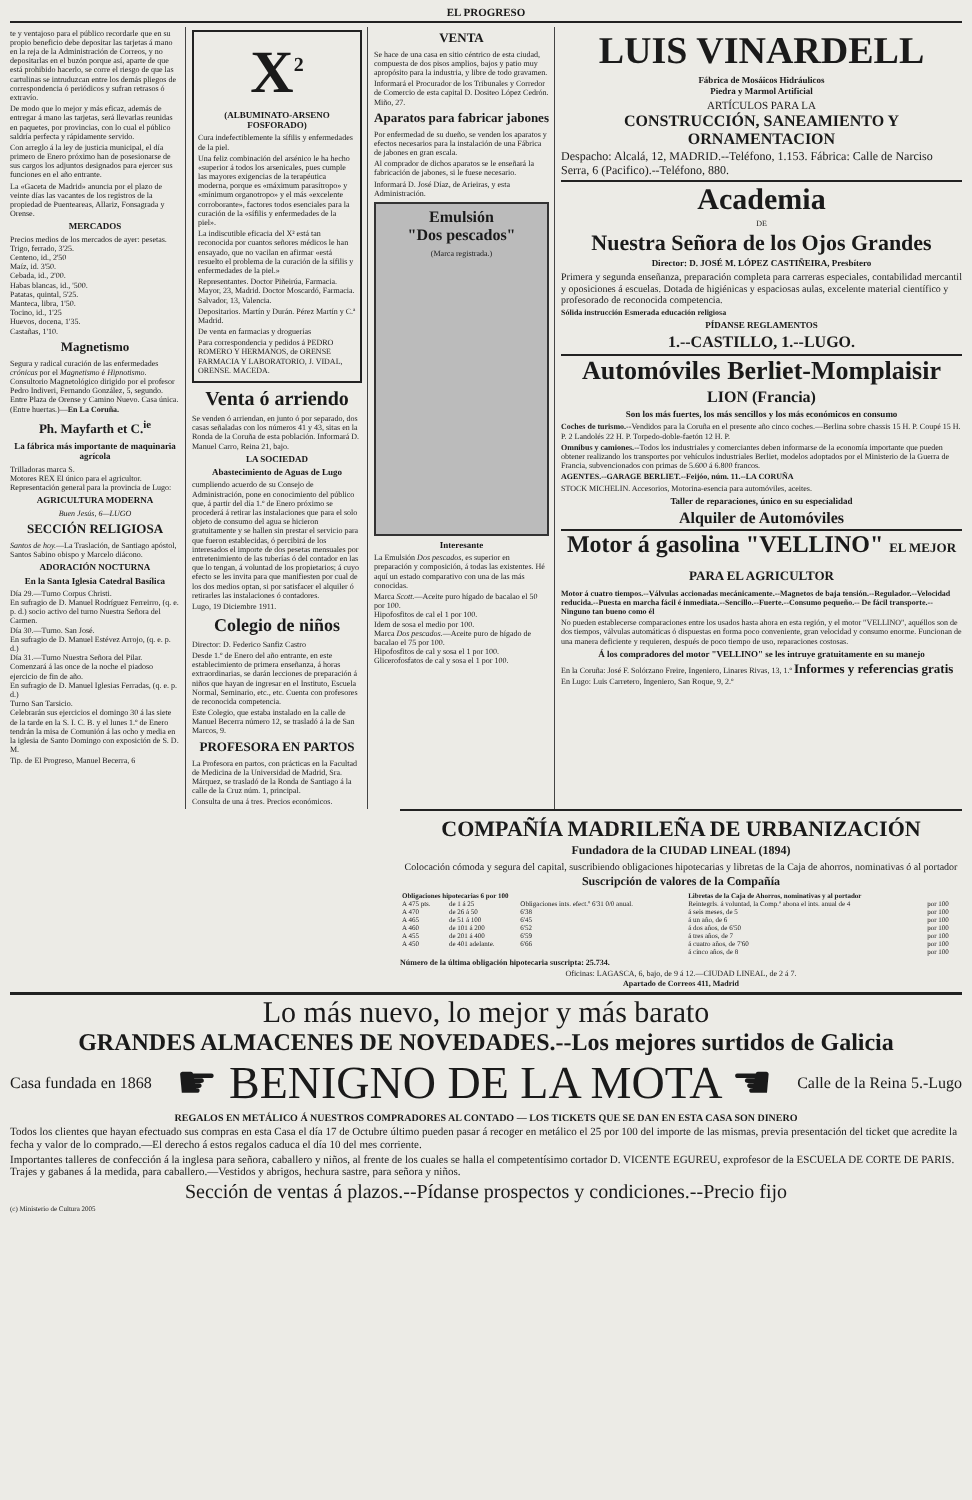EL PROGRESO
te y ventajoso para el público recordarle que en su propio beneficio debe depositar las tarjetas á mano en la reja de la Administración de Correos, y no depositarlas en el buzón porque así, aparte de que está prohibido hacerlo, se corre el riesgo de que las cartulinas se intruduzcan entre los demás pliegos de correspondencia ó periódicos y sufran retrasos ó extravío.
De modo que lo mejor y más eficaz, además de entregar á mano las tarjetas, será llevarlas reunidas en paquetes, por provincias, con lo cual el público saldría perfecta y rápidamente servido.
Con arreglo á la ley de justicia municipal, el día primero de Enero próximo han de posesionarse de sus cargos los adjuntos designados para ejercer sus funciones en el año entrante.
La «Gaceta de Madrid» anuncia por el plazo de veinte días las vacantes de los registros de la propiedad de Puenteareas, Allariz, Fonsagrada y Orense.
MERCADOS
Precios medios de los mercados de ayer: pesetas.
Trigo, ferrado, 3'25.
Centeno, id., 2'50
Maíz, id. 3'50.
Cebada, id., 2'00.
Habas blancas, id., '500.
Patatas, quintal, 5'25.
Manteca, libra, 1'50.
Tocino, id., 1'25
Huevos, docena, 1'35.
Castañas, 1'10.
Magnetismo
Segura y radical curación de las enfermedades crónicas por el Magnetismo é Hipnotismo. Consultorio Magnetológico dirigido por el profesor Pedro Indiveri, Fernando González, 5, segundo. Entre Plaza de Orense y Camino Nuevo. Casa única. (Entre huertas.)—En La Coruña.
Ph. Mayfarth et C.<sup>ie</sup>
La fábrica más importante de maquinaria agrícola
Trilladoras marca S.
Motores REX El único para el agricultor.
Representación general para la provincia de Lugo:
AGRICULTURA MODERNA
Buen Jesús, 6—LUGO
SECCIÓN RELIGIOSA
Santos de hoy.—La Traslación, de Santiago apóstol, Santos Sabino obispo y Marcelo diácono.
ADORACIÓN NOCTURNA
En la Santa Iglesia Catedral Basílica
Día 29.—Turno Corpus Christi.
En sufragio de D. Manuel Rodríguez Ferreirro, (q. e. p. d.) socio activo del turno Nuestra Señora del Carmen.
Día 30.—Turno. San José.
En sufragio de D. Manuel Estévez Arrojo, (q. e. p. d.)
Día 31.—Turno Nuestra Señora del Pilar.
Comenzará á las once de la noche el piadoso ejercicio de fin de año.
En sufragio de D. Manuel Iglesias Ferradas, (q. e. p. d.)
Turno San Tarsicio.
Celebrarán sus ejercicios el domingo 30 á las siete de la tarde en la S. I. C. B. y el lunes 1.º de Enero tendrán la misa de Comunión á las ocho y media en la iglesia de Santo Domingo con exposición de S. D. M.
Tip. de El Progreso, Manuel Becerra, 6
X<sup>2</sup>
(ALBUMINATO-ARSENO FOSFORADO)
Cura indefectiblemente la sífilis y enfermedades de la piel.
Una feliz combinación del arsénico le ha hecho «superior á todos los arsenicales, pues cumple las mayores exigencias de la terapéutica moderna, porque es «máximum parasítropo» y «mínimum organotropo» y el más «excelente corroborante», factores todos esenciales para la curación de la «sífilis y enfermedades de la piel».
La indiscutible eficacia del X² está tan reconocida por cuantos señores médicos le han ensayado, que no vacilan en afirmar «está resuelto el problema de la curación de la sífilis y enfermedades de la piel.»
Representantes. Doctor Piñeirúa, Farmacia. Mayor, 23, Madrid. Doctor Moscardó, Farmacia. Salvador, 13, Valencia.
Depositarios. Martín y Durán. Pérez Martín y C.ª Madrid.
De venta en farmacias y droguerías
Para correspondencia y pedidos á PEDRO ROMERO Y HERMANOS, de ORENSE FARMACIA Y LABORATORIO, J. VIDAL, ORENSE. MACEDA.
Venta ó arriendo
Se venden ó arriendan, en junto ó por separado, dos casas señaladas con los números 41 y 43, sitas en la Ronda de la Coruña de esta población. Informará D. Manuel Carro, Reina 21, bajo.
LA SOCIEDAD
Abastecimiento de Aguas de Lugo
cumpliendo acuerdo de su Consejo de Administración, pone en conocimiento del público que, á partir del día 1.º de Enero próximo se procederá á retirar las instalaciones que para el solo objeto de consumo del agua se hicieron gratuitamente y se hallen sin prestar el servicio para que fueron establecidas, ó percibirá de los interesados el importe de dos pesetas mensuales por entretenimiento de las tuberías ó del contador en las que lo tengan, á voluntad de los propietarios; á cuyo efecto se les invita para que manifiesten por cual de los dos medios optan, si por satisfacer el alquiler ó retirarles las instalaciones ó contadores.
Lugo, 19 Diciembre 1911.
Colegio de niños
Director: D. Federico Sanfiz Castro
Desde 1.º de Enero del año entrante, en este establecimiento de primera enseñanza, á horas extraordinarias, se darán lecciones de preparación á niños que hayan de ingresar en el Instituto, Escuela Normal, Seminario, etc., etc. Cuenta con profesores de reconocida competencia.
Este Colegio, que estaba instalado en la calle de Manuel Becerra número 12, se trasladó á la de San Marcos, 9.
PROFESORA EN PARTOS
La Profesora en partos, con prácticas en la Facultad de Medicina de la Universidad de Madrid, Sra. Márquez, se trasladó de la Ronda de Santiago á la calle de la Cruz núm. 1, principal.
Consulta de una á tres. Precios económicos.
VENTA
Se hace de una casa en sitio céntrico de esta ciudad, compuesta de dos pisos amplios, bajos y patio muy apropósito para la industria, y libre de todo gravamen.
Informará el Procurador de los Tribunales y Corredor de Comercio de esta capital D. Dositeo López Cedrón. Miño, 27.
Aparatos para fabricar jabones
Por enfermedad de su dueño, se venden los aparatos y efectos necesarios para la instalación de una Fábrica de jabones en gran escala.
Al comprador de dichos aparatos se le enseñará la fabricación de jabones, si le fuese necesario.
Informará D. José Díaz, de Arieiras, y esta Administración.
Emulsión
"Dos pescados"
(Marca registrada.)
Interesante
La Emulsión Dos pescados, es superior en preparación y composición, á todas las existentes. Hé aquí un estado comparativo con una de las más conocidas.
Marca Scott.—Aceite puro hígado de bacalao el 50 por 100.
Hipofosfitos de cal el 1 por 100.
Idem de sosa el medio por 100.
Marca Dos pescados.—Aceite puro de hígado de bacalao el 75 por 100.
Hipofosfitos de cal y sosa el 1 por 100.
Glicerofosfatos de cal y sosa el 1 por 100.
LUIS VINARDELL
Fábrica de Mosáicos Hidráulicos
Piedra y Marmol Artificial
ARTÍCULOS PARA LA
CONSTRUCCIÓN, SANEAMIENTO Y ORNAMENTACION
Despacho: Alcalá, 12, MADRID.--Teléfono, 1.153. Fábrica: Calle de Narciso Serra, 6 (Pacifico).--Teléfono, 880.
Academia
DE
Nuestra Señora de los Ojos Grandes
Director: D. JOSÉ M. LÓPEZ CASTIÑEIRA, Presbítero
Primera y segunda enseñanza, preparación completa para carreras especiales, contabilidad mercantil y oposiciones á escuelas. Dotada de higiénicas y espaciosas aulas, excelente material científico y profesorado de reconocida competencia.
Sólida instrucción Esmerada educación religiosa
PÍDANSE REGLAMENTOS
1.--CASTILLO, 1.--LUGO.
Automóviles Berliet-Momplaisir
LION (Francia)
Son los más fuertes, los más sencillos y los más económicos en consumo
Coches de turismo.--Vendidos para la Coruña en el presente año cinco coches.—Berlina sobre chassis 15 H. P. Coupé 15 H. P. 2 Landolés 22 H. P. Torpedo-doble-faetón 12 H. P.
Omnibus y camiones.--Todos los industriales y comerciantes deben informarse de la economía importante que pueden obtener realizando los transportes por vehículos industriales Berliet, modelos adoptados por el Ministerio de la Guerra de Francia, subvencionados con primas de 5.600 á 6.800 francos.
AGENTES.--GARAGE BERLIET.--Feijóo, núm. 11.--LA CORUÑA
STOCK MICHELIN. Accesorios, Motorina-esencia para automóviles, aceites.
Taller de reparaciones, único en su especialidad
Alquiler de Automóviles
Motor á gasolina "VELLINO" EL MEJOR PARA EL AGRICULTOR
Motor á cuatro tiempos.--Válvulas accionadas mecánicamente.--Magnetos de baja tensión.--Regulador.--Velocidad reducida.--Puesta en marcha fácil é inmediata.--Sencillo.--Fuerte.--Consumo pequeño.-- De fácil transporte.--Ninguno tan bueno como él
No pueden establecerse comparaciones entre los usados hasta ahora en esta región, y el motor "VELLINO", aquéllos son de dos tiempos, válvulas automáticas ó dispuestas en forma poco conveniente, gran velocidad y consumo enorme. Funcionan de una manera deficiente y requieren, después de poco tiempo de uso, reparaciones costosas.
Á los compradores del motor "VELLINO" se les intruye gratuitamente en su manejo
En la Coruña: José F. Solórzano Freire, Ingeniero, Linares Rivas, 13, 1.º Informes y referencias gratis En Lugo: Luis Carretero, Ingeniero, San Roque, 9, 2.º
COMPAÑÍA MADRILEÑA DE URBANIZACIÓN
Fundadora de la CIUDAD LINEAL (1894)
Colocación cómoda y segura del capital, suscribiendo obligaciones hipotecarias y libretas de la Caja de ahorros, nominativas ó al portador
Suscripción de valores de la Compañía
| Obligaciones hipotecarias 6 por 100 | | | Libretas de la Caja de Ahorros, nominativas y al portador | |
| --- | --- | --- | --- | --- |
| A 475 pts. | de 1 á 25 | Obligaciones ints. efect.º 6'31 0/0 anual. | Reintegrls. á voluntad, la Comp.ª abona el ints. anual de 4 | por 100 |
| A 470 | de 26 á 50 | 6'38 | á seis meses, de 5 | por 100 |
| A 465 | de 51 á 100 | 6'45 | á un año, de 6 | por 100 |
| A 460 | de 101 á 200 | 6'52 | á dos años, de 6'50 | por 100 |
| A 455 | de 201 á 400 | 6'59 | á tres años, de 7 | por 100 |
| A 450 | de 401 adelante. | 6'66 | á cuatro años, de 7'60 | por 100 |
| | | | á cinco años, de 8 | por 100 |
Número de la última obligación hipotecaria suscripta: 25.734.
Oficinas: LAGASCA, 6, bajo, de 9 á 12.—CIUDAD LINEAL, de 2 á 7.
Apartado de Correos 411, Madrid
Lo más nuevo, lo mejor y más barato
GRANDES ALMACENES DE NOVEDADES.--Los mejores surtidos de Galicia
Casa fundada en 1868 ☛ BENIGNO DE LA MOTA ☚ Calle de la Reina 5.-Lugo
REGALOS EN METÁLICO Á NUESTROS COMPRADORES AL CONTADO — LOS TICKETS QUE SE DAN EN ESTA CASA SON DINERO
Todos los clientes que hayan efectuado sus compras en esta Casa el día 17 de Octubre último pueden pasar á recoger en metálico el 25 por 100 del importe de las mismas, previa presentación del ticket que acredite la fecha y valor de lo comprado.—El derecho á estos regalos caduca el día 10 del mes corriente.
Importantes talleres de confección á la inglesa para señora, caballero y niños, al frente de los cuales se halla el competentísimo cortador D. VICENTE EGUREU, exprofesor de la ESCUELA DE CORTE DE PARIS.
Trajes y gabanes á la medida, para caballero.—Vestidos y abrigos, hechura sastre, para señora y niños.
Sección de ventas á plazos.--Pídanse prospectos y condiciones.--Precio fijo
(c) Ministerio de Cultura 2005